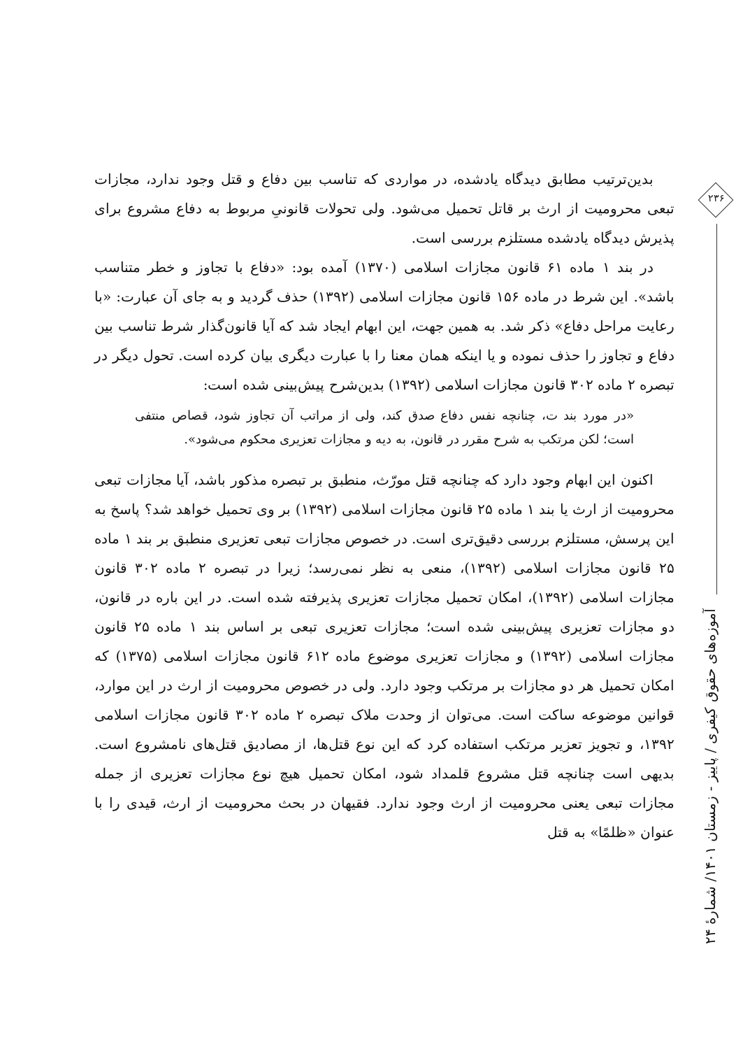بدین‌ترتیب مطابق دیدگاه یادشده، در مواردی که تناسب بین دفاع و قتل وجود ندارد، مجازات تبعی محرومیت از ارث بر قاتل تحمیل می‌شود. ولی تحولات قانونیِ مربوط به دفاع مشروع برای پذیرش دیدگاه یادشده مستلزم بررسی است.
در بند ۱ ماده ۶۱ قانون مجازات اسلامی (۱۳۷۰) آمده بود: «دفاع با تجاوز و خطر متناسب باشد». این شرط در ماده ۱۵۶ قانون مجازات اسلامی (۱۳۹۲) حذف گردید و به جای آن عبارت: «با رعایت مراحل دفاع» ذکر شد. به همین جهت، این ابهام ایجاد شد که آیا قانون‌گذار شرط تناسب بین دفاع و تجاوز را حذف نموده و یا اینکه همان معنا را با عبارت دیگری بیان کرده است. تحول دیگر در تبصره ۲ ماده ۳۰۲ قانون مجازات اسلامی (۱۳۹۲) بدین‌شرح پیش‌بینی شده است:
«در مورد بند ت، چنانچه نفس دفاع صدق کند، ولی از مراتب آن تجاوز شود، قصاص منتفی است؛ لکن مرتکب به شرح مقرر در قانون، به دیه و مجازات تعزیری محکوم می‌شود».
اکنون این ابهام وجود دارد که چنانچه قتل مورّث، منطبق بر تبصره مذکور باشد، آیا مجازات تبعی محرومیت از ارث یا بند ۱ ماده ۲۵ قانون مجازات اسلامی (۱۳۹۲) بر وی تحمیل خواهد شد؟ پاسخ به این پرسش، مستلزم بررسی دقیق‌تری است. در خصوص مجازات تبعی تعزیری منطبق بر بند ۱ ماده ۲۵ قانون مجازات اسلامی (۱۳۹۲)، منعی به نظر نمی‌رسد؛ زیرا در تبصره ۲ ماده ۳۰۲ قانون مجازات اسلامی (۱۳۹۲)، امکان تحمیل مجازات تعزیری پذیرفته شده است. در این باره در قانون، دو مجازات تعزیری پیش‌بینی شده است؛ مجازات تعزیری تبعی بر اساس بند ۱ ماده ۲۵ قانون مجازات اسلامی (۱۳۹۲) و مجازات تعزیری موضوع ماده ۶۱۲ قانون مجازات اسلامی (۱۳۷۵) که امکان تحمیل هر دو مجازات بر مرتکب وجود دارد. ولی در خصوص محرومیت از ارث در این موارد، قوانین موضوعه ساکت است. می‌توان از وحدت ملاک تبصره ۲ ماده ۳۰۲ قانون مجازات اسلامی ۱۳۹۲، و تجویز تعزیر مرتکب استفاده کرد که این نوع قتل‌ها، از مصادیق قتل‌های نامشروع است. بدیهی است چنانچه قتل مشروع قلمداد شود، امکان تحمیل هیچ نوع مجازات تعزیری از جمله مجازات تبعی یعنی محرومیت از ارث وجود ندارد. فقیهان در بحث محرومیت از ارث، قیدی را با عنوان «ظلمًا» به قتل
۲۳۶
آموزه‌های حقوق کیفری / پاییز - زمستان ۱۴۰۱/ شمارهٔ ۲۴